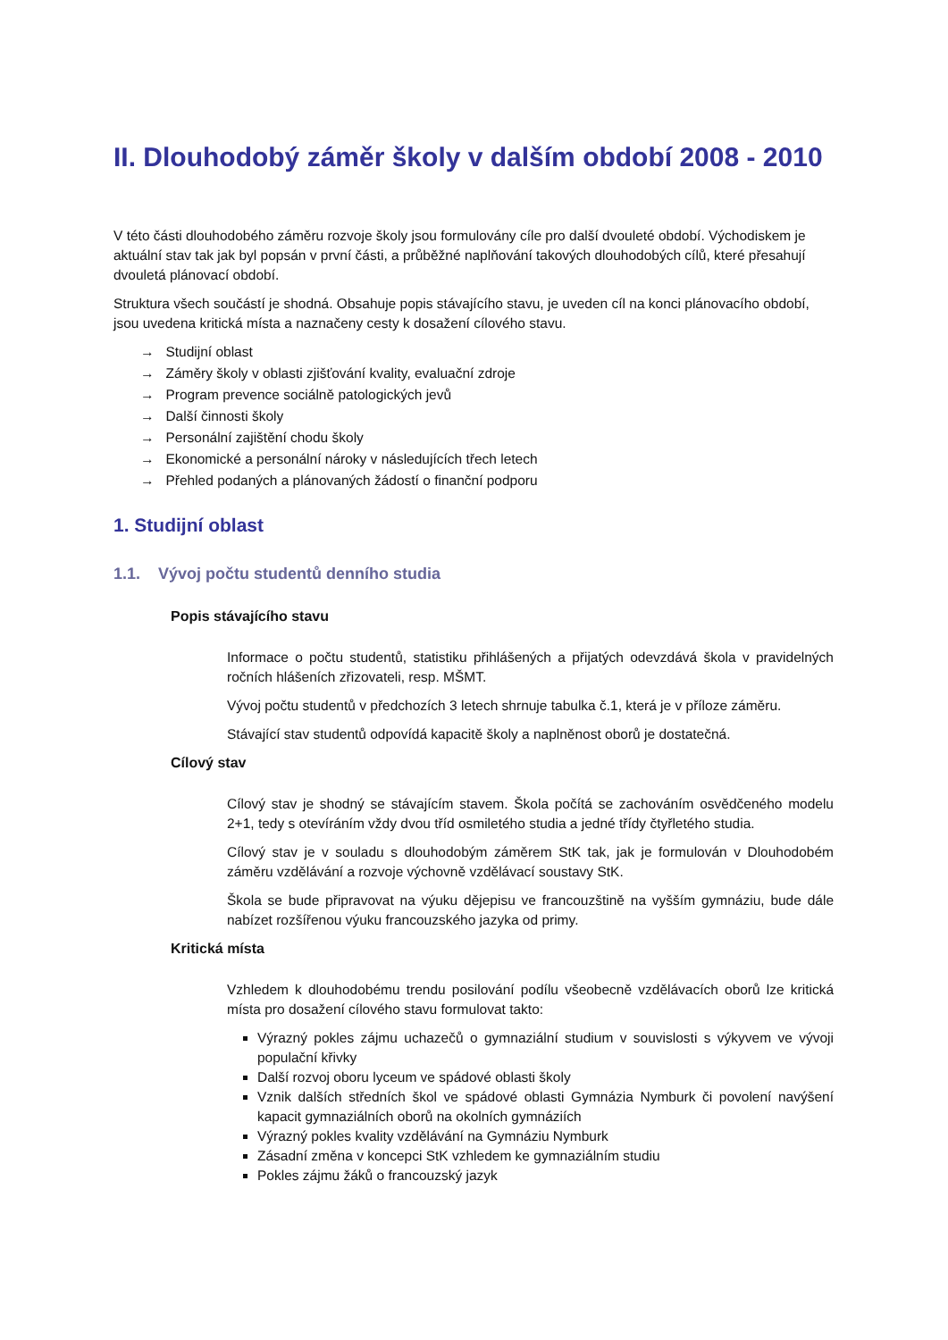II. Dlouhodobý záměr školy v dalším období 2008 - 2010
V této části dlouhodobého záměru rozvoje školy jsou formulovány cíle pro další dvouleté období. Východiskem je aktuální stav tak jak byl popsán v první části, a průběžné naplňování takových dlouhodobých cílů, které přesahují dvouletá plánovací období.
Struktura všech součástí je shodná. Obsahuje popis stávajícího stavu, je uveden cíl na konci plánovacího období, jsou uvedena kritická místa a naznačeny cesty k dosažení cílového stavu.
→ Studijní oblast
→ Záměry školy v oblasti zjišťování kvality, evaluační zdroje
→ Program prevence sociálně patologických jevů
→ Další činnosti školy
→ Personální zajištění chodu školy
→ Ekonomické a personální nároky v následujících třech letech
→ Přehled podaných a plánovaných žádostí o finanční podporu
1. Studijní oblast
1.1. Vývoj počtu studentů denního studia
Popis stávajícího stavu
Informace o počtu studentů, statistiku přihlášených a přijatých odevzdává škola v pravidelných ročních hlášeních zřizovateli, resp. MŠMT.
Vývoj počtu studentů v předchozích 3 letech shrnuje tabulka č.1, která je v příloze záměru.
Stávající stav studentů odpovídá kapacitě školy a naplněnost oborů je dostatečná.
Cílový stav
Cílový stav je shodný se stávajícím stavem. Škola počítá se zachováním osvědčeného modelu 2+1, tedy s otevíráním vždy dvou tříd osmiletého studia a jedné třídy čtyřletého studia.
Cílový stav je v souladu s dlouhodobým záměrem StK tak, jak je formulován v Dlouhodobém záměru vzdělávání a rozvoje výchovně vzdělávací soustavy StK.
Škola se bude připravovat na výuku dějepisu ve francouzštině na vyšším gymnáziu, bude dále nabízet rozšířenou výuku francouzského jazyka od primy.
Kritická místa
Vzhledem k dlouhodobému trendu posilování podílu všeobecně vzdělávacích oborů lze kritická místa pro dosažení cílového stavu formulovat takto:
Výrazný pokles zájmu uchazečů o gymnaziální studium v souvislosti s výkyvem ve vývoji populační křivky
Další rozvoj oboru lyceum ve spádové oblasti školy
Vznik dalších středních škol ve spádové oblasti Gymnázia Nymburk či povolení navýšení kapacit gymnaziálních oborů na okolních gymnáziích
Výrazný pokles kvality vzdělávání na Gymnáziu Nymburk
Zásadní změna v koncepci StK vzhledem ke gymnaziálním studiu
Pokles zájmu žáků o francouzský jazyk